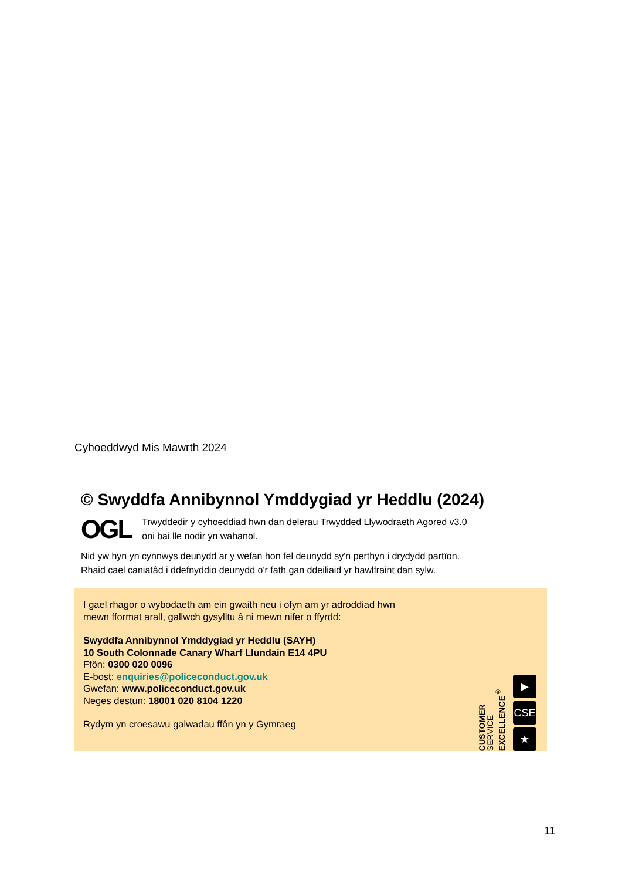Cyhoeddwyd Mis Mawrth 2024
© Swyddfa Annibynnol Ymddygiad yr Heddlu (2024)
OGL Trwyddedir y cyhoeddiad hwn dan delerau Trwydded Llywodraeth Agored v3.0
oni bai lle nodir yn wahanol.
Nid yw hyn yn cynnwys deunydd ar y wefan hon fel deunydd sy'n perthyn i drydydd partïon.
Rhaid cael caniatâd i ddefnyddio deunydd o'r fath gan ddeiliaid yr hawlfraint dan sylw.
I gael rhagor o wybodaeth am ein gwaith neu i ofyn am yr adroddiad hwn
mewn fformat arall, gallwch gysylltu â ni mewn nifer o ffyrdd:
Swyddfa Annibynnol Ymddygiad yr Heddlu (SAYH)
10 South Colonnade Canary Wharf Llundain E14 4PU
Ffôn: 0300 020 0096
E-bost: enquiries@policeconduct.gov.uk
Gwefan: www.policeconduct.gov.uk
Neges destun: 18001 020 8104 1220
Rydym yn croesawu galwadau ffôn yn y Gymraeg
CUSTOMER
SERVICE
EXCELLENCE<sup>®</sup>
▶
CSE
★
11